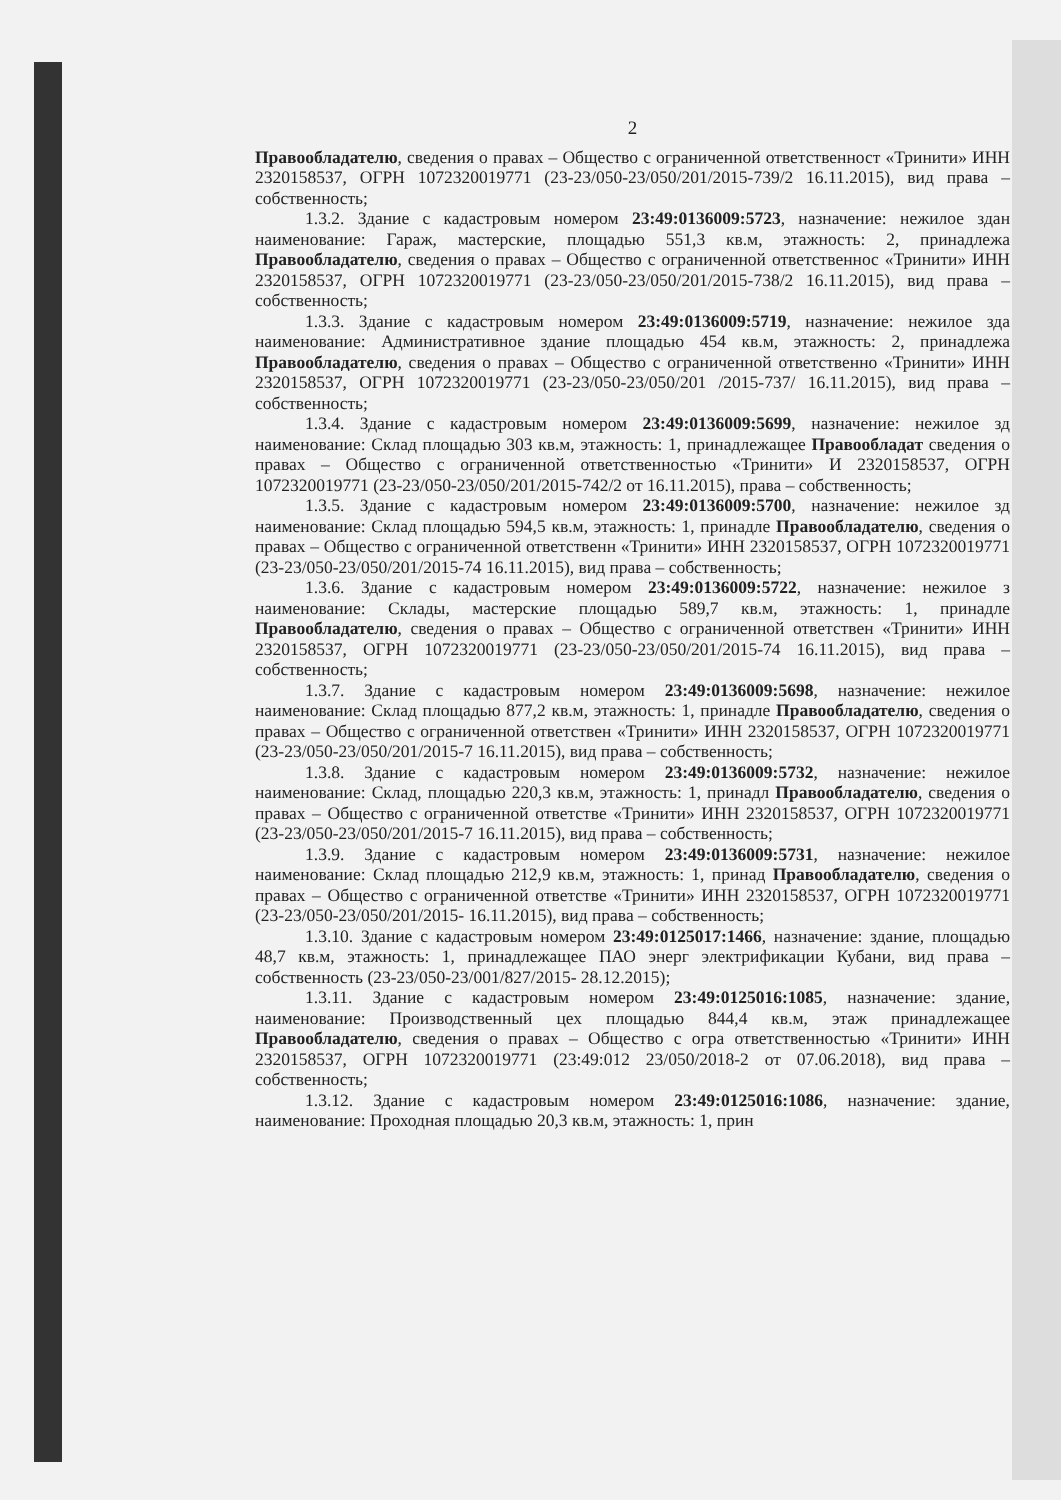2
Правообладателю, сведения о правах – Общество с ограниченной ответственност «Тринити» ИНН 2320158537, ОГРН 1072320019771 (23-23/050-23/050/201/2015-739/2 16.11.2015), вид права – собственность;
1.3.2. Здание с кадастровым номером 23:49:0136009:5723, назначение: нежилое здан наименование: Гараж, мастерские, площадью 551,3 кв.м, этажность: 2, принадлежа Правообладателю, сведения о правах – Общество с ограниченной ответственнос «Тринити» ИНН 2320158537, ОГРН 1072320019771 (23-23/050-23/050/201/2015-738/2 16.11.2015), вид права – собственность;
1.3.3. Здание с кадастровым номером 23:49:0136009:5719, назначение: нежилое зда наименование: Административное здание площадью 454 кв.м, этажность: 2, принадлежа Правообладателю, сведения о правах – Общество с ограниченной ответственно «Тринити» ИНН 2320158537, ОГРН 1072320019771 (23-23/050-23/050/201 /2015-737/ 16.11.2015), вид права – собственность;
1.3.4. Здание с кадастровым номером 23:49:0136009:5699, назначение: нежилое зд наименование: Склад площадью 303 кв.м, этажность: 1, принадлежащее Правообладат сведения о правах – Общество с ограниченной ответственностью «Тринити» И 2320158537, ОГРН 1072320019771 (23-23/050-23/050/201/2015-742/2 от 16.11.2015), права – собственность;
1.3.5. Здание с кадастровым номером 23:49:0136009:5700, назначение: нежилое зд наименование: Склад площадью 594,5 кв.м, этажность: 1, принадле Правообладателю, сведения о правах – Общество с ограниченной ответственн «Тринити» ИНН 2320158537, ОГРН 1072320019771 (23-23/050-23/050/201/2015-74 16.11.2015), вид права – собственность;
1.3.6. Здание с кадастровым номером 23:49:0136009:5722, назначение: нежилое з наименование: Склады, мастерские площадью 589,7 кв.м, этажность: 1, принадле Правообладателю, сведения о правах – Общество с ограниченной ответствен «Тринити» ИНН 2320158537, ОГРН 1072320019771 (23-23/050-23/050/201/2015-74 16.11.2015), вид права – собственность;
1.3.7. Здание с кадастровым номером 23:49:0136009:5698, назначение: нежилое наименование: Склад площадью 877,2 кв.м, этажность: 1, принадле Правообладателю, сведения о правах – Общество с ограниченной ответствен «Тринити» ИНН 2320158537, ОГРН 1072320019771 (23-23/050-23/050/201/2015-7 16.11.2015), вид права – собственность;
1.3.8. Здание с кадастровым номером 23:49:0136009:5732, назначение: нежилое наименование: Склад, площадью 220,3 кв.м, этажность: 1, принадл Правообладателю, сведения о правах – Общество с ограниченной ответстве «Тринити» ИНН 2320158537, ОГРН 1072320019771 (23-23/050-23/050/201/2015-7 16.11.2015), вид права – собственность;
1.3.9. Здание с кадастровым номером 23:49:0136009:5731, назначение: нежилое наименование: Склад площадью 212,9 кв.м, этажность: 1, принад Правообладателю, сведения о правах – Общество с ограниченной ответстве «Тринити» ИНН 2320158537, ОГРН 1072320019771 (23-23/050-23/050/201/2015- 16.11.2015), вид права – собственность;
1.3.10. Здание с кадастровым номером 23:49:0125017:1466, назначение: здание, площадью 48,7 кв.м, этажность: 1, принадлежащее ПАО энерг электрификации Кубани, вид права – собственность (23-23/050-23/001/827/2015- 28.12.2015);
1.3.11. Здание с кадастровым номером 23:49:0125016:1085, назначение: здание, наименование: Производственный цех площадью 844,4 кв.м, этаж принадлежащее Правообладателю, сведения о правах – Общество с огра ответственностью «Тринити» ИНН 2320158537, ОГРН 1072320019771 (23:49:012 23/050/2018-2 от 07.06.2018), вид права – собственность;
1.3.12. Здание с кадастровым номером 23:49:0125016:1086, назначение: здание, наименование: Проходная площадью 20,3 кв.м, этажность: 1, прин